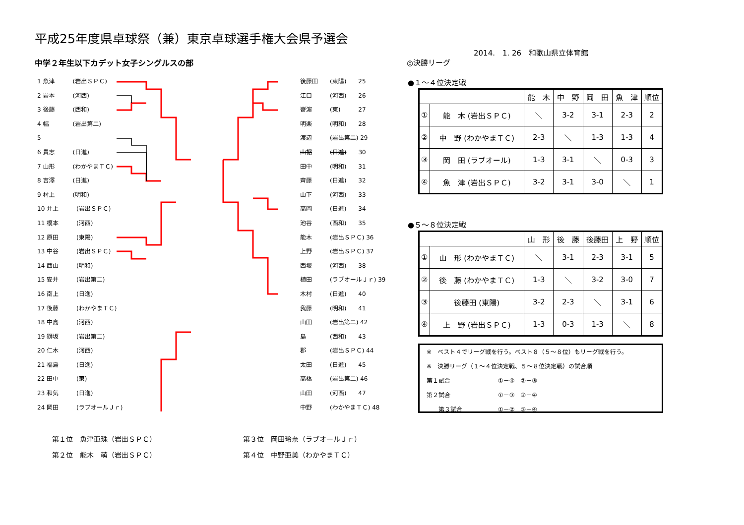平成25年度県卓球祭（兼）東京卓球選手権大会県予選会
2014.　1. 26　和歌山県立体育館
中学２年生以下カデット女子シングルスの部
◎決勝リーグ
1 魚津　　　(岩出ＳＰＣ)
2 岩本　　　(河西)
3 後藤　　　(西和)
4 幅　　　　(岩出第二)
5
6 貴志　　　(日進)
7 山形　　　(わかやまＴＣ)
8 吉澤　　　(日進)
9 村上　　　(明和)
10 井上　　　(岩出ＳＰＣ)
11 榎本　　　(河西)
12 原田　　　(東陽)
13 中谷　　　(岩出ＳＰＣ)
14 西山　　　(明和)
15 安井　　　(岩出第二)
16 南上　　　(日進)
17 後藤　　　(わかやまＴＣ)
18 中島　　　(河西)
19 獅坂　　　(岩出第二)
20 仁木　　　(河西)
21 福島　　　(日進)
22 田中　　　(東)
23 和気　　　(日進)
24 岡田　　　(ラブオールＪｒ)
後藤田　　(東陽)　　25
江口　　　(河西)　　26
嵜濵　　　(東)　　　27
明楽　　　(明和)　　28
渡辺　　　(岩出第二) 29
山裾　　　(日進)　　30
田中　　　(明和)　　31
齊藤　　　(日進)　　32
山下　　　(河西)　　33
高岡　　　(日進)　　34
池谷　　　(西和)　　35
能木　　　(岩出ＳＰＣ) 36
上野　　　(岩出ＳＰＣ) 37
西坂　　　(河西)　　38
植田　　　(ラブオールＪｒ) 39
木村　　　(日進)　　40
我藤　　　(明和)　　41
山田　　　(岩出第二) 42
島　　　　(西和)　　43
郡　　　　(岩出ＳＰＣ) 44
太田　　　(日進)　　45
高橋　　　(岩出第二) 46
山田　　　(河西)　　47
中野　　　(わかやまＴＣ) 48
●１～４位決定戦
| | | 能 木 | 中 野 | 岡 田 | 魚 津 | 順位 |
| ① | 能 木 (岩出ＳＰＣ) | ＼ | 3-2 | 3-1 | 2-3 | 2 |
| ② | 中 野 (わかやまＴＣ) | 2-3 | ＼ | 1-3 | 1-3 | 4 |
| ③ | 岡 田 (ラブオール) | 1-3 | 3-1 | ＼ | 0-3 | 3 |
| ④ | 魚 津 (岩出ＳＰＣ) | 3-2 | 3-1 | 3-0 | ＼ | 1 |
●５～８位決定戦
| | | 山 形 | 後 藤 | 後藤田 | 上 野 | 順位 |
| ① | 山 形 (わかやまＴＣ) | ＼ | 3-1 | 2-3 | 3-1 | 5 |
| ② | 後 藤 (わかやまＴＣ) | 1-3 | ＼ | 3-2 | 3-0 | 7 |
| ③ | 後藤田 (東陽) | 3-2 | 2-3 | ＼ | 3-1 | 6 |
| ④ | 上 野 (岩出ＳＰＣ) | 1-3 | 0-3 | 1-3 | ＼ | 8 |
※　ベスト４でリーグ戦を行う。ベスト８（５～８位）もリーグ戦を行う。
※　決勝リーグ（１～４位決定戦、５～８位決定戦）の試合順
第１試合　　　　　　　　①－④　②－③
第２試合　　　　　　　　①－③　②－④
　　第３試合　　　　　　①－②　③－④
第１位　魚津亜珠（岩出ＳＰＣ）
第２位　能木　萌（岩出ＳＰＣ）
第３位　岡田玲奈（ラブオールＪｒ）
第４位　中野亜美（わかやまＴＣ）